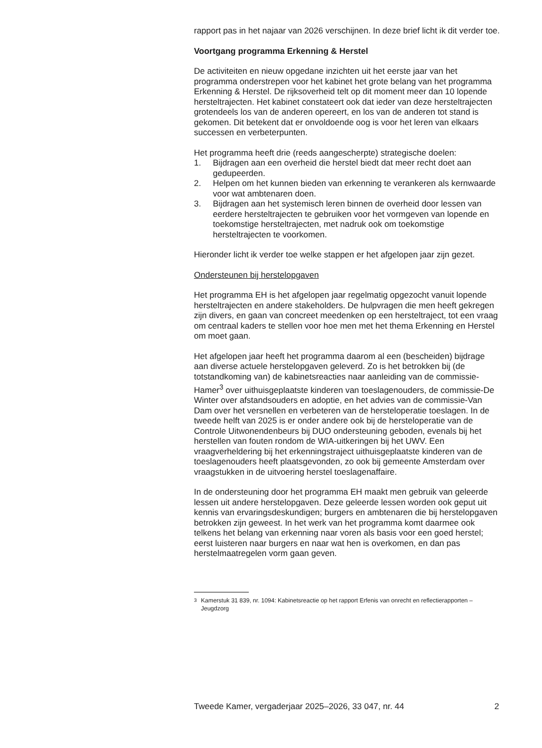rapport pas in het najaar van 2026 verschijnen. In deze brief licht ik dit verder toe.
Voortgang programma Erkenning & Herstel
De activiteiten en nieuw opgedane inzichten uit het eerste jaar van het programma onderstrepen voor het kabinet het grote belang van het programma Erkenning & Herstel. De rijksoverheid telt op dit moment meer dan 10 lopende hersteltrajecten. Het kabinet constateert ook dat ieder van deze hersteltrajecten grotendeels los van de anderen opereert, en los van de anderen tot stand is gekomen. Dit betekent dat er onvoldoende oog is voor het leren van elkaars successen en verbeterpunten.
Het programma heeft drie (reeds aangescherpte) strategische doelen:
1. Bijdragen aan een overheid die herstel biedt dat meer recht doet aan gedupeerden.
2. Helpen om het kunnen bieden van erkenning te verankeren als kernwaarde voor wat ambtenaren doen.
3. Bijdragen aan het systemisch leren binnen de overheid door lessen van eerdere hersteltrajecten te gebruiken voor het vormgeven van lopende en toekomstige hersteltrajecten, met nadruk ook om toekomstige hersteltrajecten te voorkomen.
Hieronder licht ik verder toe welke stappen er het afgelopen jaar zijn gezet.
Ondersteunen bij herstelopgaven
Het programma EH is het afgelopen jaar regelmatig opgezocht vanuit lopende hersteltrajecten en andere stakeholders. De hulpvragen die men heeft gekregen zijn divers, en gaan van concreet meedenken op een hersteltraject, tot een vraag om centraal kaders te stellen voor hoe men met het thema Erkenning en Herstel om moet gaan.
Het afgelopen jaar heeft het programma daarom al een (bescheiden) bijdrage aan diverse actuele herstelopgaven geleverd. Zo is het betrokken bij (de totstandkoming van) de kabinetsreacties naar aanleiding van de commissie-Hamer<sup>3</sup> over uithuisgeplaatste kinderen van toeslagenouders, de commissie-De Winter over afstandsouders en adoptie, en het advies van de commissie-Van Dam over het versnellen en verbeteren van de hersteloperatie toeslagen. In de tweede helft van 2025 is er onder andere ook bij de hersteloperatie van de Controle Uitwonendenbeurs bij DUO ondersteuning geboden, evenals bij het herstellen van fouten rondom de WIA-uitkeringen bij het UWV. Een vraagverheldering bij het erkenningstraject uithuisgeplaatste kinderen van de toeslagenouders heeft plaatsgevonden, zo ook bij gemeente Amsterdam over vraagstukken in de uitvoering herstel toeslagenaffaire.
In de ondersteuning door het programma EH maakt men gebruik van geleerde lessen uit andere herstelopgaven. Deze geleerde lessen worden ook geput uit kennis van ervaringsdeskundigen; burgers en ambtenaren die bij herstelopgaven betrokken zijn geweest. In het werk van het programma komt daarmee ook telkens het belang van erkenning naar voren als basis voor een goed herstel; eerst luisteren naar burgers en naar wat hen is overkomen, en dan pas herstelmaatregelen vorm gaan geven.
<sup>3</sup> Kamerstuk 31 839, nr. 1094: Kabinetsreactie op het rapport Erfenis van onrecht en reflectierapporten – Jeugdzorg
Tweede Kamer, vergaderjaar 2025–2026, 33 047, nr. 44 2